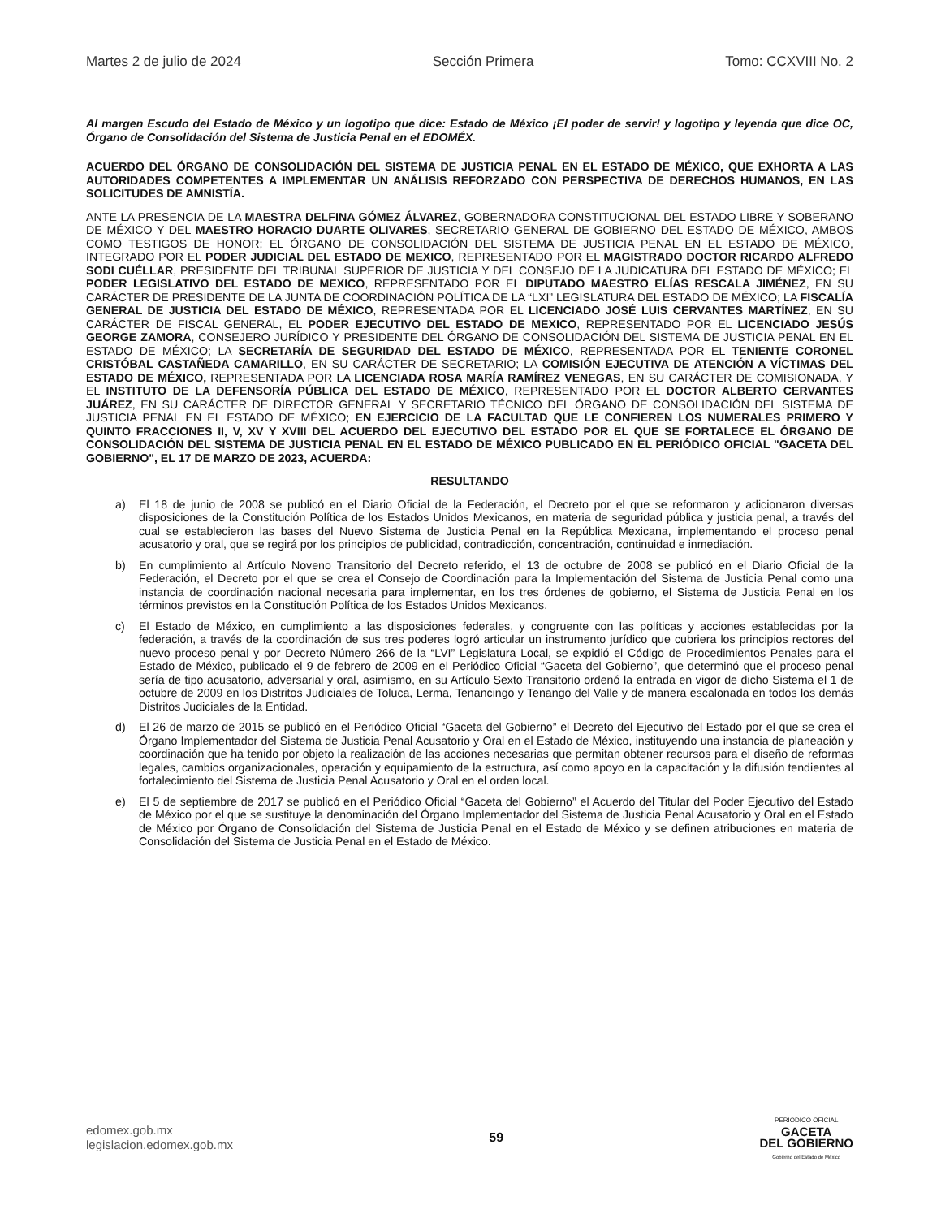Martes 2 de julio de 2024 Sección Primera Tomo: CCXVIII No. 2
Al margen Escudo del Estado de México y un logotipo que dice: Estado de México ¡El poder de servir! y logotipo y leyenda que dice OC, Órgano de Consolidación del Sistema de Justicia Penal en el EDOMÉX.
ACUERDO DEL ÓRGANO DE CONSOLIDACIÓN DEL SISTEMA DE JUSTICIA PENAL EN EL ESTADO DE MÉXICO, QUE EXHORTA A LAS AUTORIDADES COMPETENTES A IMPLEMENTAR UN ANÁLISIS REFORZADO CON PERSPECTIVA DE DERECHOS HUMANOS, EN LAS SOLICITUDES DE AMNISTÍA.
ANTE LA PRESENCIA DE LA MAESTRA DELFINA GÓMEZ ÁLVAREZ, GOBERNADORA CONSTITUCIONAL DEL ESTADO LIBRE Y SOBERANO DE MÉXICO Y DEL MAESTRO HORACIO DUARTE OLIVARES, SECRETARIO GENERAL DE GOBIERNO DEL ESTADO DE MÉXICO, AMBOS COMO TESTIGOS DE HONOR; EL ÓRGANO DE CONSOLIDACIÓN DEL SISTEMA DE JUSTICIA PENAL EN EL ESTADO DE MÉXICO, INTEGRADO POR EL PODER JUDICIAL DEL ESTADO DE MEXICO, REPRESENTADO POR EL MAGISTRADO DOCTOR RICARDO ALFREDO SODI CUÉLLAR, PRESIDENTE DEL TRIBUNAL SUPERIOR DE JUSTICIA Y DEL CONSEJO DE LA JUDICATURA DEL ESTADO DE MÉXICO; EL PODER LEGISLATIVO DEL ESTADO DE MEXICO, REPRESENTADO POR EL DIPUTADO MAESTRO ELÍAS RESCALA JIMÉNEZ, EN SU CARÁCTER DE PRESIDENTE DE LA JUNTA DE COORDINACIÓN POLÍTICA DE LA “LXI” LEGISLATURA DEL ESTADO DE MÉXICO; LA FISCALÍA GENERAL DE JUSTICIA DEL ESTADO DE MÉXICO, REPRESENTADA POR EL LICENCIADO JOSÉ LUIS CERVANTES MARTÍNEZ, EN SU CARÁCTER DE FISCAL GENERAL, EL PODER EJECUTIVO DEL ESTADO DE MEXICO, REPRESENTADO POR EL LICENCIADO JESÚS GEORGE ZAMORA, CONSEJERO JURÍDICO Y PRESIDENTE DEL ÓRGANO DE CONSOLIDACIÓN DEL SISTEMA DE JUSTICIA PENAL EN EL ESTADO DE MÉXICO; LA SECRETARÍA DE SEGURIDAD DEL ESTADO DE MÉXICO, REPRESENTADA POR EL TENIENTE CORONEL CRISTÓBAL CASTAÑEDA CAMARILLO, EN SU CARÁCTER DE SECRETARIO; LA COMISIÓN EJECUTIVA DE ATENCIÓN A VÍCTIMAS DEL ESTADO DE MÉXICO, REPRESENTADA POR LA LICENCIADA ROSA MARÍA RAMÍREZ VENEGAS, EN SU CARÁCTER DE COMISIONADA, Y EL INSTITUTO DE LA DEFENSORÍA PÚBLICA DEL ESTADO DE MÉXICO, REPRESENTADO POR EL DOCTOR ALBERTO CERVANTES JUÁREZ, EN SU CARÁCTER DE DIRECTOR GENERAL Y SECRETARIO TÉCNICO DEL ÓRGANO DE CONSOLIDACIÓN DEL SISTEMA DE JUSTICIA PENAL EN EL ESTADO DE MÉXICO; EN EJERCICIO DE LA FACULTAD QUE LE CONFIEREN LOS NUMERALES PRIMERO Y QUINTO FRACCIONES II, V, XV Y XVIII DEL ACUERDO DEL EJECUTIVO DEL ESTADO POR EL QUE SE FORTALECE EL ÓRGANO DE CONSOLIDACIÓN DEL SISTEMA DE JUSTICIA PENAL EN EL ESTADO DE MÉXICO PUBLICADO EN EL PERIÓDICO OFICIAL "GACETA DEL GOBIERNO", EL 17 DE MARZO DE 2023, ACUERDA:
RESULTANDO
a) El 18 de junio de 2008 se publicó en el Diario Oficial de la Federación, el Decreto por el que se reformaron y adicionaron diversas disposiciones de la Constitución Política de los Estados Unidos Mexicanos, en materia de seguridad pública y justicia penal, a través del cual se establecieron las bases del Nuevo Sistema de Justicia Penal en la República Mexicana, implementando el proceso penal acusatorio y oral, que se regirá por los principios de publicidad, contradicción, concentración, continuidad e inmediación.
b) En cumplimiento al Artículo Noveno Transitorio del Decreto referido, el 13 de octubre de 2008 se publicó en el Diario Oficial de la Federación, el Decreto por el que se crea el Consejo de Coordinación para la Implementación del Sistema de Justicia Penal como una instancia de coordinación nacional necesaria para implementar, en los tres órdenes de gobierno, el Sistema de Justicia Penal en los términos previstos en la Constitución Política de los Estados Unidos Mexicanos.
c) El Estado de México, en cumplimiento a las disposiciones federales, y congruente con las políticas y acciones establecidas por la federación, a través de la coordinación de sus tres poderes logró articular un instrumento jurídico que cubriera los principios rectores del nuevo proceso penal y por Decreto Número 266 de la “LVI” Legislatura Local, se expidió el Código de Procedimientos Penales para el Estado de México, publicado el 9 de febrero de 2009 en el Periódico Oficial “Gaceta del Gobierno”, que determinó que el proceso penal sería de tipo acusatorio, adversarial y oral, asimismo, en su Artículo Sexto Transitorio ordenó la entrada en vigor de dicho Sistema el 1 de octubre de 2009 en los Distritos Judiciales de Toluca, Lerma, Tenancingo y Tenango del Valle y de manera escalonada en todos los demás Distritos Judiciales de la Entidad.
d) El 26 de marzo de 2015 se publicó en el Periódico Oficial “Gaceta del Gobierno” el Decreto del Ejecutivo del Estado por el que se crea el Órgano Implementador del Sistema de Justicia Penal Acusatorio y Oral en el Estado de México, instituyendo una instancia de planeación y coordinación que ha tenido por objeto la realización de las acciones necesarias que permitan obtener recursos para el diseño de reformas legales, cambios organizacionales, operación y equipamiento de la estructura, así como apoyo en la capacitación y la difusión tendientes al fortalecimiento del Sistema de Justicia Penal Acusatorio y Oral en el orden local.
e) El 5 de septiembre de 2017 se publicó en el Periódico Oficial “Gaceta del Gobierno” el Acuerdo del Titular del Poder Ejecutivo del Estado de México por el que se sustituye la denominación del Órgano Implementador del Sistema de Justicia Penal Acusatorio y Oral en el Estado de México por Órgano de Consolidación del Sistema de Justicia Penal en el Estado de México y se definen atribuciones en materia de Consolidación del Sistema de Justicia Penal en el Estado de México.
edomex.gob.mx
legislacion.edomex.gob.mx
59
PERIÓDICO OFICIAL
GACETA
DEL GOBIERNO
Gobierno del Estado de México